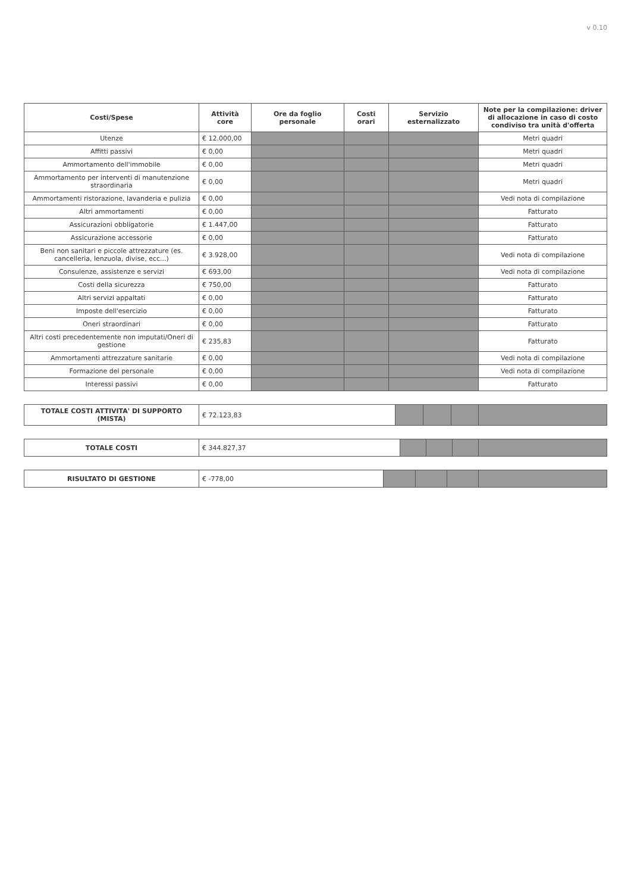v 0.10
| Costi/Spese | Attività core | Ore da foglio personale | Costi orari | Servizio esternalizzato | Note per la compilazione: driver di allocazione in caso di costo condiviso tra unità d'offerta |
| --- | --- | --- | --- | --- | --- |
| Utenze | € 12.000,00 | | | | Metri quadri |
| Affitti passivi | € 0,00 | | | | Metri quadri |
| Ammortamento dell'immobile | € 0,00 | | | | Metri quadri |
| Ammortamento per interventi di manutenzione straordinaria | € 0,00 | | | | Metri quadri |
| Ammortamenti ristorazione, lavanderia e pulizia | € 0,00 | | | | Vedi nota di compilazione |
| Altri ammortamenti | € 0,00 | | | | Fatturato |
| Assicurazioni obbligatorie | € 1.447,00 | | | | Fatturato |
| Assicurazione accessorie | € 0,00 | | | | Fatturato |
| Beni non sanitari e piccole attrezzature (es. cancelleria, lenzuola, divise, ecc...) | € 3.928,00 | | | | Vedi nota di compilazione |
| Consulenze, assistenze e servizi | € 693,00 | | | | Vedi nota di compilazione |
| Costi della sicurezza | € 750,00 | | | | Fatturato |
| Altri servizi appaltati | € 0,00 | | | | Fatturato |
| Imposte dell'esercizio | € 0,00 | | | | Fatturato |
| Oneri straordinari | € 0,00 | | | | Fatturato |
| Altri costi precedentemente non imputati/Oneri di gestione | € 235,83 | | | | Fatturato |
| Ammortamenti attrezzature sanitarie | € 0,00 | | | | Vedi nota di compilazione |
| Formazione del personale | € 0,00 | | | | Vedi nota di compilazione |
| Interessi passivi | € 0,00 | | | | Fatturato |
| TOTALE COSTI ATTIVITA' DI SUPPORTO (MISTA) | € 72.123,83 | | | | |
| TOTALE COSTI | € 344.827,37 | | | | |
| RISULTATO DI GESTIONE | € -778,00 | | | | |